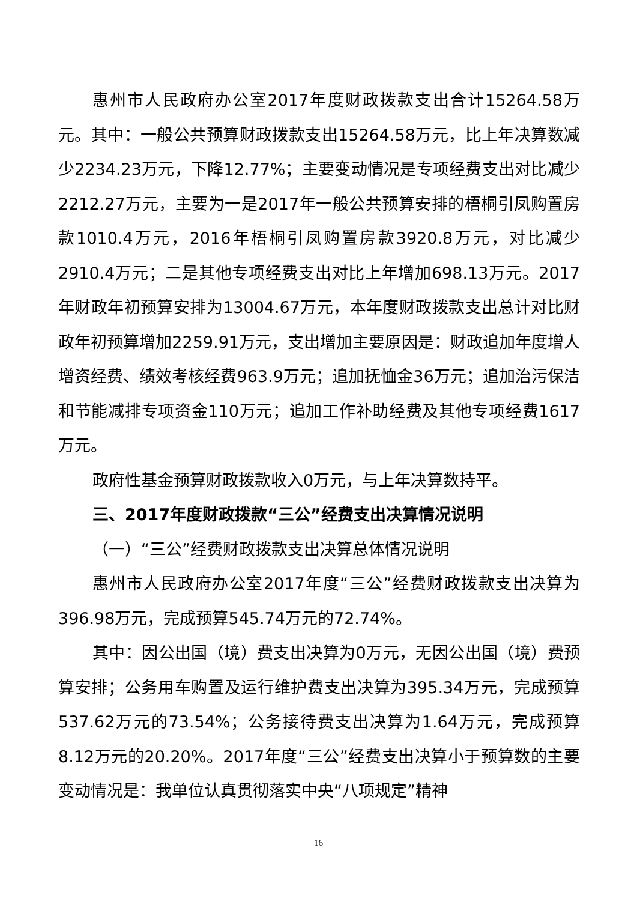惠州市人民政府办公室2017年度财政拨款支出合计15264.58万元。其中：一般公共预算财政拨款支出15264.58万元，比上年决算数减少2234.23万元，下降12.77%；主要变动情况是专项经费支出对比减少2212.27万元，主要为一是2017年一般公共预算安排的梧桐引凤购置房款1010.4万元，2016年梧桐引凤购置房款3920.8万元，对比减少2910.4万元；二是其他专项经费支出对比上年增加698.13万元。2017年财政年初预算安排为13004.67万元，本年度财政拨款支出总计对比财政年初预算增加2259.91万元，支出增加主要原因是：财政追加年度增人增资经费、绩效考核经费963.9万元；追加抚恤金36万元；追加治污保洁和节能减排专项资金110万元；追加工作补助经费及其他专项经费1617万元。
政府性基金预算财政拨款收入0万元，与上年决算数持平。
三、2017年度财政拨款“三公”经费支出决算情况说明
（一）“三公”经费财政拨款支出决算总体情况说明
惠州市人民政府办公室2017年度“三公”经费财政拨款支出决算为396.98万元，完成预算545.74万元的72.74%。
其中：因公出国（境）费支出决算为0万元，无因公出国（境）费预算安排；公务用车购置及运行维护费支出决算为395.34万元，完成预算537.62万元的73.54%；公务接待费支出决算为1.64万元，完成预算8.12万元的20.20%。2017年度“三公”经费支出决算小于预算数的主要变动情况是：我单位认真贯彻落实中央“八项规定”精神
16